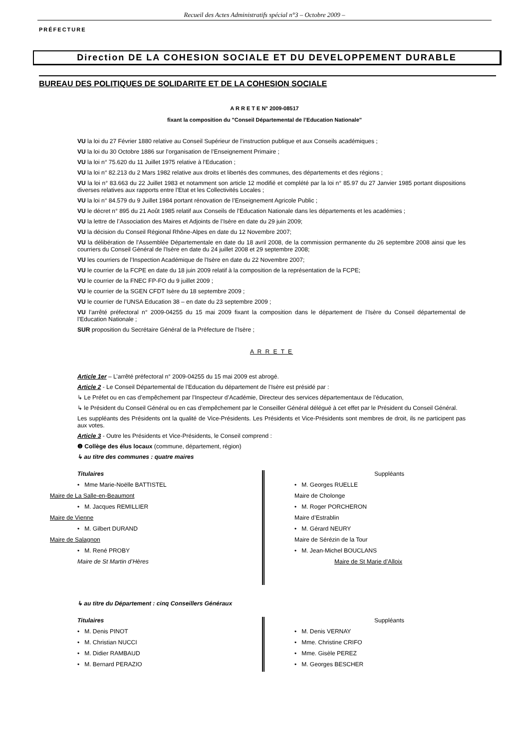Recueil des Actes Administratifs spécial n°3 – Octobre 2009 –
PRÉFECTURE
Direction DE LA COHESION SOCIALE ET DU DEVELOPPEMENT DURABLE
BUREAU DES POLITIQUES DE SOLIDARITE ET DE LA COHESION SOCIALE
A R R E T E N° 2009-08517
fixant la composition du "Conseil Départemental de l’Education Nationale"
VU la loi du 27 Février 1880 relative au Conseil Supérieur de l’instruction publique et aux Conseils académiques ;
VU la loi du 30 Octobre 1886 sur l’organisation de l’Enseignement Primaire ;
VU la loi n° 75.620 du 11 Juillet 1975 relative à l’Education ;
VU la loi n° 82.213 du 2 Mars 1982 relative aux droits et libertés des communes, des départements et des régions ;
VU la loi n° 83.663 du 22 Juillet 1983 et notamment son article 12 modifié et complété par la loi n° 85.97 du 27 Janvier 1985 portant dispositions diverses relatives aux rapports entre l’Etat et les Collectivités Locales ;
VU la loi n° 84.579 du 9 Juillet 1984 portant rénovation de l’Enseignement Agricole Public ;
VU le décret n° 895 du 21 Août 1985 relatif aux Conseils de l’Education Nationale dans les départements et les académies ;
VU la lettre de l’Association des Maires et Adjoints de l’Isère en date du 29 juin 2009;
VU la décision du Conseil Régional Rhône-Alpes en date du 12 Novembre 2007;
VU la délibération de l’Assemblée Départementale en date du 18 avril 2008, de la commission permanente du 26 septembre 2008 ainsi que les courriers du Conseil Général de l'Isère en date du 24 juillet 2008 et 29 septembre 2008;
VU les courriers de l’Inspection Académique de l'Isère en date du 22 Novembre 2007;
VU le courrier de la FCPE en date du 18 juin 2009 relatif à la composition de la représentation de la FCPE;
VU le courrier de la FNEC FP-FO du 9 juillet 2009 ;
VU le courrier de la SGEN CFDT Isère du 18 septembre 2009 ;
VU le courrier de l’UNSA Education 38 – en date du 23 septembre 2009 ;
VU l’arrêté préfectoral n° 2009-04255 du 15 mai 2009 fixant la composition dans le département de l’Isère du Conseil départemental de l’Education Nationale ;
SUR proposition du Secrétaire Général de la Préfecture de l’Isère ;
A R R E T E
Article 1er – L’arrêté préfectoral n° 2009-04255 du 15 mai 2009 est abrogé.
Article 2 - Le Conseil Départemental de l’Education du département de l’Isère est présidé par :
↳ Le Préfet ou en cas d’empêchement par l’Inspecteur d’Académie, Directeur des services départementaux de l’éducation,
↳ le Président du Conseil Général ou en cas d’empêchement par le Conseiller Général délégué à cet effet par le Président du Conseil Général.
Les suppléants des Présidents ont la qualité de Vice-Présidents. Les Présidents et Vice-Présidents sont membres de droit, ils ne participent pas aux votes.
Article 3 - Outre les Présidents et Vice-Présidents, le Conseil comprend :
❶ Collège des élus locaux (commune, département, région)
↳ au titre des communes : quatre maires
Titulaires
• Mme Marie-Noëlle BATTISTEL
Maire de La Salle-en-Beaumont
• M. Jacques REMILLIER
Maire de Vienne
• M. Gilbert DURAND
Maire de Salagnon
• M. René PROBY
Maire de St Martin d’Hères
Suppléants
• M. Georges RUELLE
Maire de Cholonge
• M. Roger PORCHERON
Maire d’Estrablin
• M. Gérard NEURY
Maire de Sérézin de la Tour
• M. Jean-Michel BOUCLANS
Maire de St Marie d’Alloix
↳ au titre du Département : cinq Conseillers Généraux
Titulaires
• M. Denis PINOT
• M. Christian NUCCI
• M. Didier RAMBAUD
• M. Bernard PERAZIO
Suppléants
• M. Denis VERNAY
• Mme. Christine CRIFO
• Mme. Gisèle PEREZ
• M. Georges BESCHER